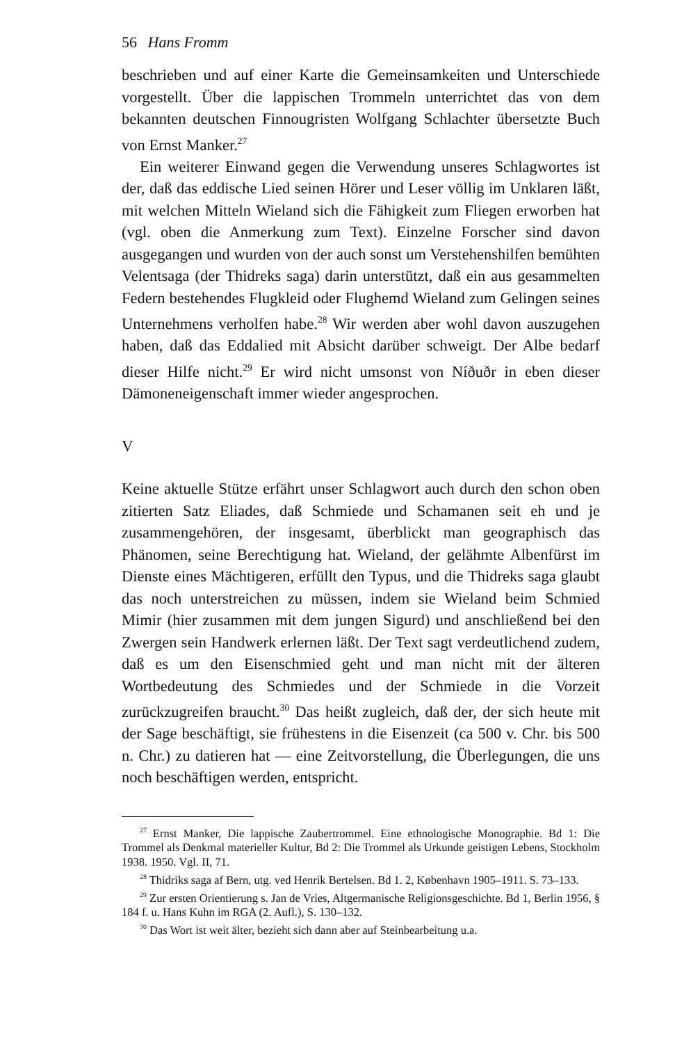56 Hans Fromm
beschrieben und auf einer Karte die Gemeinsamkeiten und Unterschiede vorgestellt. Über die lappischen Trommeln unterrichtet das von dem bekannten deutschen Finnougristen Wolfgang Schlachter übersetzte Buch von Ernst Manker.<sup>27</sup>
Ein weiterer Einwand gegen die Verwendung unseres Schlagwortes ist der, daß das eddische Lied seinen Hörer und Leser völlig im Unklaren läßt, mit welchen Mitteln Wieland sich die Fähigkeit zum Fliegen erworben hat (vgl. oben die Anmerkung zum Text). Einzelne Forscher sind davon ausgegangen und wurden von der auch sonst um Verstehenshilfen bemühten Velentsaga (der Thidreks saga) darin unterstützt, daß ein aus gesammelten Federn bestehendes Flugkleid oder Flughemd Wieland zum Gelingen seines Unternehmens verholfen habe.<sup>28</sup> Wir werden aber wohl davon auszugehen haben, daß das Eddalied mit Absicht darüber schweigt. Der Albe bedarf dieser Hilfe nicht.<sup>29</sup> Er wird nicht umsonst von Níðuðr in eben dieser Dämoneneigenschaft immer wieder angesprochen.
V
Keine aktuelle Stütze erfährt unser Schlagwort auch durch den schon oben zitierten Satz Eliades, daß Schmiede und Schamanen seit eh und je zusammengehören, der insgesamt, überblickt man geographisch das Phänomen, seine Berechtigung hat. Wieland, der gelähmte Albenfürst im Dienste eines Mächtigeren, erfüllt den Typus, und die Thidreks saga glaubt das noch unterstreichen zu müssen, indem sie Wieland beim Schmied Mimir (hier zusammen mit dem jungen Sigurd) und anschließend bei den Zwergen sein Handwerk erlernen läßt. Der Text sagt verdeutlichend zudem, daß es um den Eisenschmied geht und man nicht mit der älteren Wortbedeutung des Schmiedes und der Schmiede in die Vorzeit zurückzugreifen braucht.<sup>30</sup> Das heißt zugleich, daß der, der sich heute mit der Sage beschäftigt, sie frühestens in die Eisenzeit (ca 500 v. Chr. bis 500 n. Chr.) zu datieren hat — eine Zeitvorstellung, die Überlegungen, die uns noch beschäftigen werden, entspricht.
<sup>27</sup> Ernst Manker, Die lappische Zaubertrommel. Eine ethnologische Monographie. Bd 1: Die Trommel als Denkmal materieller Kultur, Bd 2: Die Trommel als Urkunde geistigen Lebens, Stockholm 1938. 1950. Vgl. II, 71.
<sup>28</sup> Thidriks saga af Bern, utg. ved Henrik Bertelsen. Bd 1. 2, København 1905–1911. S. 73–133.
<sup>29</sup> Zur ersten Orientierung s. Jan de Vries, Altgermanische Religionsgeschichte. Bd 1, Berlin 1956, § 184 f. u. Hans Kuhn im RGA (2. Aufl.), S. 130–132.
<sup>30</sup> Das Wort ist weit älter, bezieht sich dann aber auf Steinbearbeitung u.a.